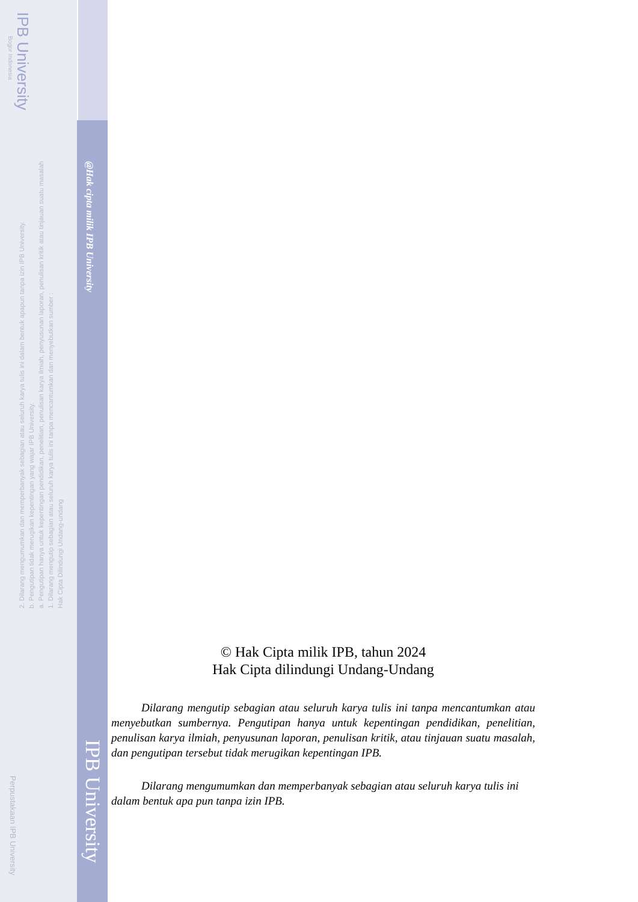IPB University
Bogor Indonesia
Hak Cipta Dilindungi Undang-undang
1. Dilarang mengutip sebagian atau seluruh karya tulis ini tanpa mencantumkan dan menyebutkan sumber :
a. Pengutipan hanya untuk kepentingan pendidikan, penelitian, penulisan karya ilmiah, penyusunan laporan, penulisan kritik atau tinjauan suatu masalah
b. Pengutipan tidak merugikan kepentingan yang wajar IPB University.
2. Dilarang mengumumkan dan memperbanyak sebagian atau seluruh karya tulis ini dalam bentuk apapun tanpa izin IPB University.
@Hak cipta milik IPB University
IPB University
Perpustakaan IPB University
© Hak Cipta milik IPB, tahun 2024
Hak Cipta dilindungi Undang-Undang
Dilarang mengutip sebagian atau seluruh karya tulis ini tanpa mencantumkan atau menyebutkan sumbernya. Pengutipan hanya untuk kepentingan pendidikan, penelitian, penulisan karya ilmiah, penyusunan laporan, penulisan kritik, atau tinjauan suatu masalah, dan pengutipan tersebut tidak merugikan kepentingan IPB.
Dilarang mengumumkan dan memperbanyak sebagian atau seluruh karya tulis ini dalam bentuk apa pun tanpa izin IPB.